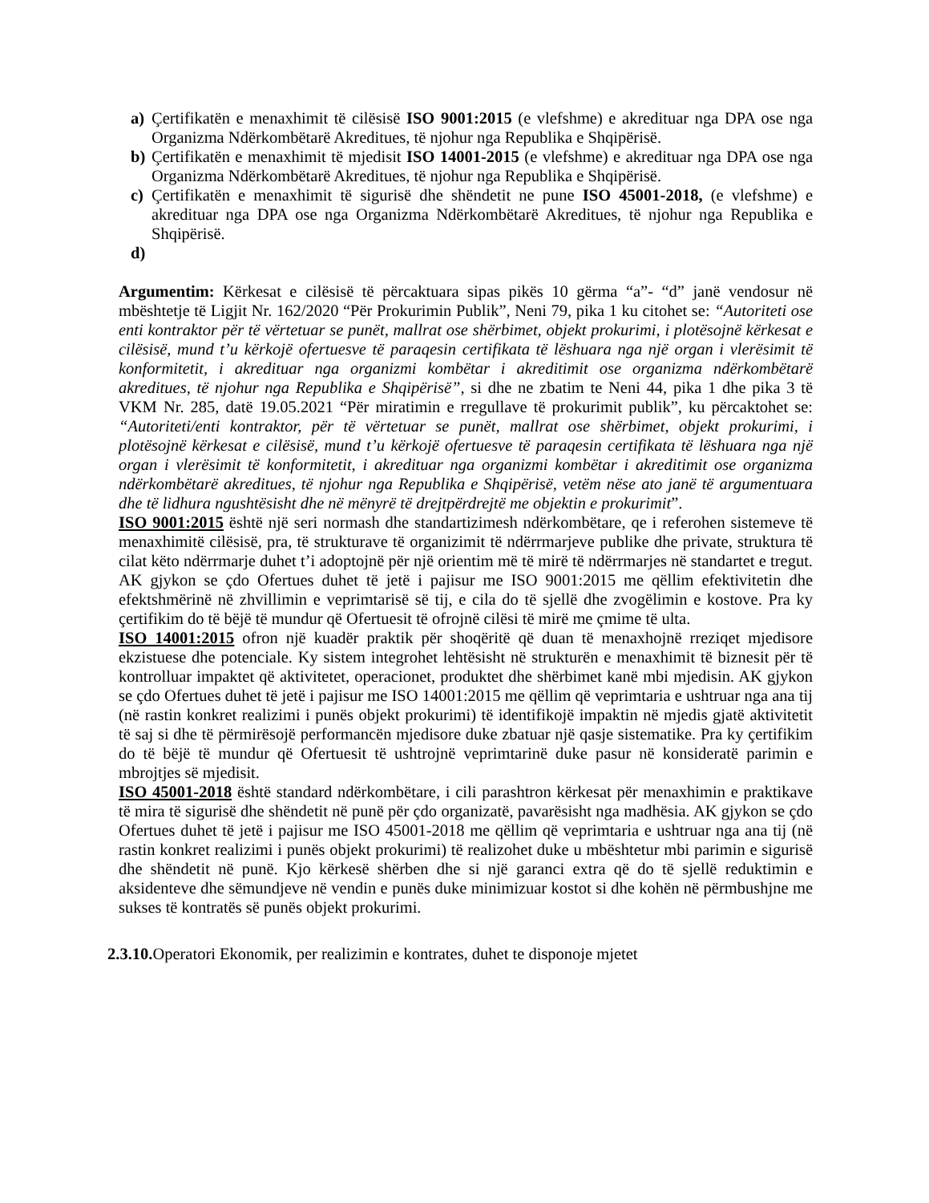a) Çertifikatën e menaxhimit të cilësisë ISO 9001:2015 (e vlefshme) e akredituar nga DPA ose nga Organizma Ndërkombëtarë Akreditues, të njohur nga Republika e Shqipërisë.
b) Çertifikatën e menaxhimit të mjedisit ISO 14001-2015 (e vlefshme) e akredituar nga DPA ose nga Organizma Ndërkombëtarë Akreditues, të njohur nga Republika e Shqipërisë.
c) Çertifikatën e menaxhimit të sigurisë dhe shëndetit ne pune ISO 45001-2018, (e vlefshme) e akredituar nga DPA ose nga Organizma Ndërkombëtarë Akreditues, të njohur nga Republika e Shqipërisë.
d)
Argumentim: Kërkesat e cilësisë të përcaktuara sipas pikës 10 gërma “a”- “d” janë vendosur në mbështetje të Ligjit Nr. 162/2020 “Për Prokurimin Publik”, Neni 79, pika 1 ku citohet se: “Autoriteti ose enti kontraktor për të vërtetuar se punët, mallrat ose shërbimet, objekt prokurimi, i plotësojnë kërkesat e cilësisë, mund t’u kërkojë ofertuesve të paraqesin certifikata të lëshuara nga një organ i vlerësimit të konformitetit, i akredituar nga organizmi kombëtar i akreditimit ose organizma ndërkombëtarë akreditues, të njohur nga Republika e Shqipërisë”, si dhe ne zbatim te Neni 44, pika 1 dhe pika 3 të VKM Nr. 285, datë 19.05.2021 “Për miratimin e rregullave të prokurimit publik”, ku përcaktohet se: “Autoriteti/enti kontraktor, për të vërtetuar se punët, mallrat ose shërbimet, objekt prokurimi, i plotësojnë kërkesat e cilësisë, mund t’u kërkojë ofertuesve të paraqesin certifikata të lëshuara nga një organ i vlerësimit të konformitetit, i akredituar nga organizmi kombëtar i akreditimit ose organizma ndërkombëtarë akreditues, të njohur nga Republika e Shqipërisë, vetëm nëse ato janë të argumentuara dhe të lidhura ngushtësisht dhe në mënyrë të drejtpërdrejtë me objektin e prokurimit”.
ISO 9001:2015 është një seri normash dhe standartizimesh ndërkombëtare, qe i referohen sistemeve të menaxhimitë cilësisë, pra, të strukturave të organizimit të ndërrmarjeve publike dhe private, struktura të cilat këto ndërrmarje duhet t’i adoptojnë për një orientim më të mirë të ndërrmarjes në standartet e tregut. AK gjykon se çdo Ofertues duhet të jetë i pajisur me ISO 9001:2015 me qëllim efektivitetin dhe efektshmërinë në zhvillimin e veprimtarisë së tij, e cila do të sjellë dhe zvogëlimin e kostove. Pra ky çertifikim do të bëjë të mundur që Ofertuesit të ofrojnë cilësi të mirë me çmime të ulta.
ISO 14001:2015 ofron një kuadër praktik për shoqëritë që duan të menaxhojnë rreziqet mjedisore ekzistuese dhe potenciale. Ky sistem integrohet lehtësisht në strukturën e menaxhimit të biznesit për të kontrolluar impaktet që aktivitetet, operacionet, produktet dhe shërbimet kanë mbi mjedisin. AK gjykon se çdo Ofertues duhet të jetë i pajisur me ISO 14001:2015 me qëllim që veprimtaria e ushtruar nga ana tij (në rastin konkret realizimi i punës objekt prokurimi) të identifikojë impaktin në mjedis gjatë aktivitetit të saj si dhe të përmirësojë performancën mjedisore duke zbatuar një qasje sistematike. Pra ky çertifikim do të bëjë të mundur që Ofertuesit të ushtrojnë veprimtarinë duke pasur në konsideratë parimin e mbrojtjes së mjedisit.
ISO 45001-2018 është standard ndërkombëtare, i cili parashtron kërkesat për menaxhimin e praktikave të mira të sigurisë dhe shëndetit në punë për çdo organizatë, pavarësisht nga madhësia. AK gjykon se çdo Ofertues duhet të jetë i pajisur me ISO 45001-2018 me qëllim që veprimtaria e ushtruar nga ana tij (në rastin konkret realizimi i punës objekt prokurimi) të realizohet duke u mbështetur mbi parimin e sigurisë dhe shëndetit në punë. Kjo kërkesë shërben dhe si një garanci extra që do të sjellë reduktimin e aksidenteve dhe sëmundjeve në vendin e punës duke minimizuar kostot si dhe kohën në përmbushjne me sukses të kontratës së punës objekt prokurimi.
2.3.10. Operatori Ekonomik, per realizimin e kontrates, duhet te disponoje mjetet